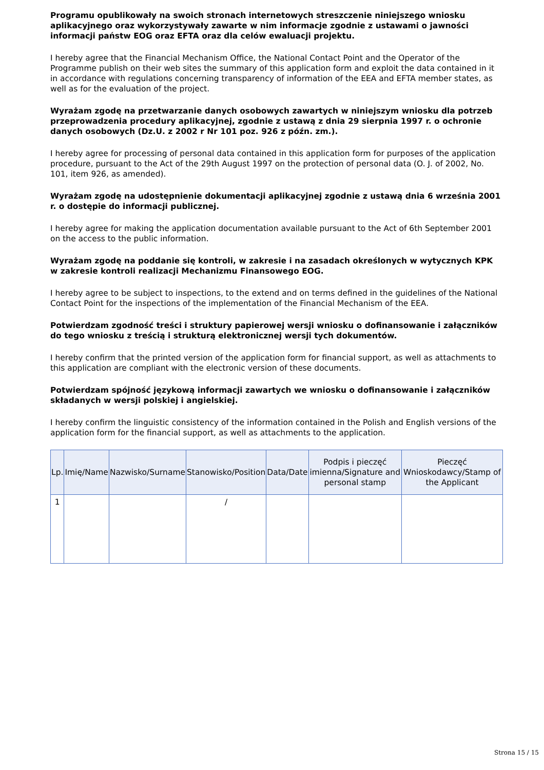Programu opublikowały na swoich stronach internetowych streszczenie niniejszego wniosku aplikacyjnego oraz wykorzystywały zawarte w nim informacje zgodnie z ustawami o jawności informacji państw EOG oraz EFTA oraz dla celów ewaluacji projektu.
I hereby agree that the Financial Mechanism Office, the National Contact Point and the Operator of the Programme publish on their web sites the summary of this application form and exploit the data contained in it in accordance with regulations concerning transparency of information of the EEA and EFTA member states, as well as for the evaluation of the project.
Wyrażam zgodę na przetwarzanie danych osobowych zawartych w niniejszym wniosku dla potrzeb przeprowadzenia procedury aplikacyjnej, zgodnie z ustawą z dnia 29 sierpnia 1997 r. o ochronie danych osobowych (Dz.U. z 2002 r Nr 101 poz. 926 z późn. zm.).
I hereby agree for processing of personal data contained in this application form for purposes of the application procedure, pursuant to the Act of the 29th August 1997 on the protection of personal data (O. J. of 2002, No. 101, item 926, as amended).
Wyrażam zgodę na udostępnienie dokumentacji aplikacyjnej zgodnie z ustawą dnia 6 września 2001 r. o dostępie do informacji publicznej.
I hereby agree for making the application documentation available pursuant to the Act of 6th September 2001 on the access to the public information.
Wyrażam zgodę na poddanie się kontroli, w zakresie i na zasadach określonych w wytycznych KPK w zakresie kontroli realizacji Mechanizmu Finansowego EOG.
I hereby agree to be subject to inspections, to the extend and on terms defined in the guidelines of the National Contact Point for the inspections of the implementation of the Financial Mechanism of the EEA.
Potwierdzam zgodność treści i struktury papierowej wersji wniosku o dofinansowanie i załączników do tego wniosku z treścią i strukturą elektronicznej wersji tych dokumentów.
I hereby confirm that the printed version of the application form for financial support, as well as attachments to this application are compliant with the electronic version of these documents.
Potwierdzam spójność językową informacji zawartych we wniosku o dofinansowanie i załączników składanych w wersji polskiej i angielskiej.
I hereby confirm the linguistic consistency of the information contained in the Polish and English versions of the application form for the financial support, as well as attachments to the application.
| Lp. | Imię/Name | Nazwisko/Surname | Stanowisko/Position | Data/Date | Podpis i pieczęć imienna/Signature and personal stamp | Pieczęć Wnioskodawcy/Stamp of the Applicant |
| --- | --- | --- | --- | --- | --- | --- |
| 1 | | | / | | | |
Strona 15 / 15